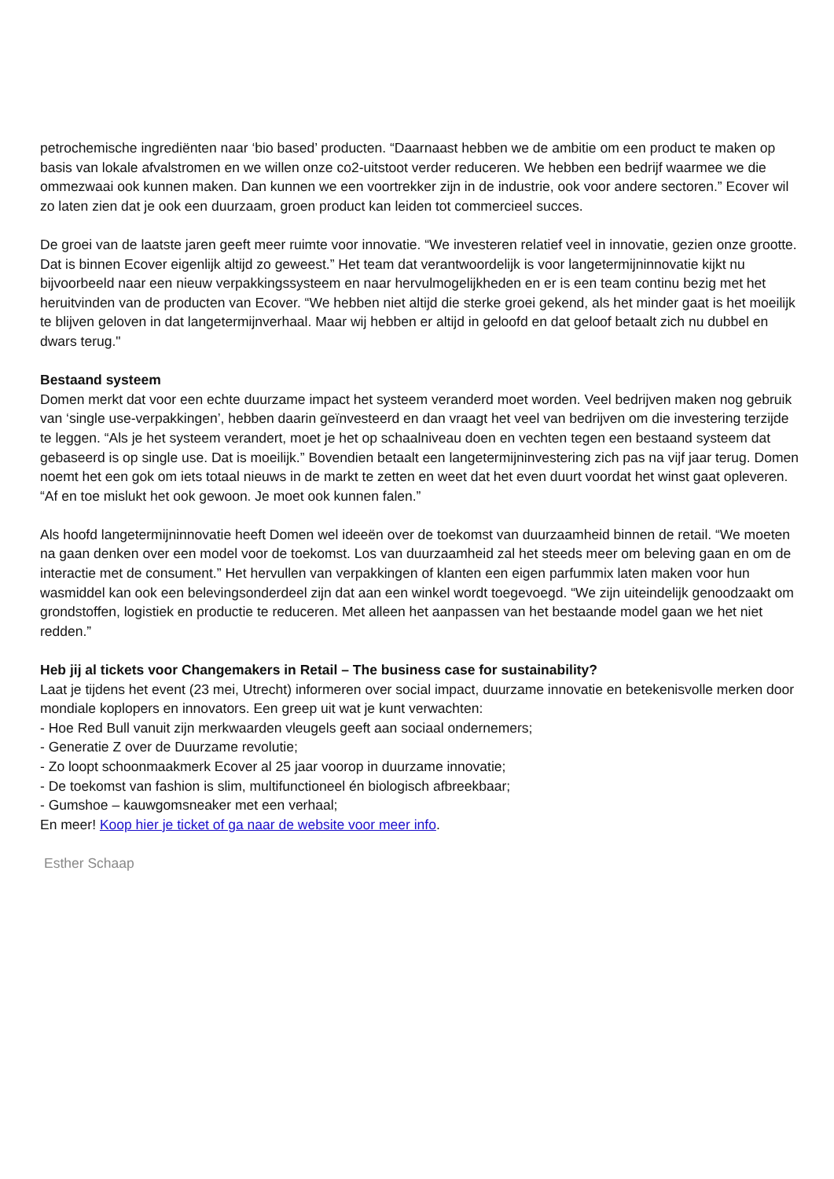petrochemische ingrediënten naar ‘bio based’ producten. “Daarnaast hebben we de ambitie om een product te maken op basis van lokale afvalstromen en we willen onze co2-uitstoot verder reduceren. We hebben een bedrijf waarmee we die ommezwaai ook kunnen maken. Dan kunnen we een voortrekker zijn in de industrie, ook voor andere sectoren.” Ecover wil zo laten zien dat je ook een duurzaam, groen product kan leiden tot commercieel succes.
De groei van de laatste jaren geeft meer ruimte voor innovatie. “We investeren relatief veel in innovatie, gezien onze grootte. Dat is binnen Ecover eigenlijk altijd zo geweest.” Het team dat verantwoordelijk is voor langetermijninnovatie kijkt nu bijvoorbeeld naar een nieuw verpakkingssysteem en naar hervulmogelijkheden en er is een team continu bezig met het heruitvinden van de producten van Ecover. “We hebben niet altijd die sterke groei gekend, als het minder gaat is het moeilijk te blijven geloven in dat langetermijnverhaal. Maar wij hebben er altijd in geloofd en dat geloof betaalt zich nu dubbel en dwars terug."
Bestaand systeem
Domen merkt dat voor een echte duurzame impact het systeem veranderd moet worden. Veel bedrijven maken nog gebruik van ‘single use-verpakkingen’, hebben daarin geïnvesteerd en dan vraagt het veel van bedrijven om die investering terzijde te leggen. “Als je het systeem verandert, moet je het op schaalniveau doen en vechten tegen een bestaand systeem dat gebaseerd is op single use. Dat is moeilijk.” Bovendien betaalt een langetermijninvestering zich pas na vijf jaar terug. Domen noemt het een gok om iets totaal nieuws in de markt te zetten en weet dat het even duurt voordat het winst gaat opleveren. “Af en toe mislukt het ook gewoon. Je moet ook kunnen falen.”
Als hoofd langetermijninnovatie heeft Domen wel ideeën over de toekomst van duurzaamheid binnen de retail. “We moeten na gaan denken over een model voor de toekomst. Los van duurzaamheid zal het steeds meer om beleving gaan en om de interactie met de consument.” Het hervullen van verpakkingen of klanten een eigen parfummix laten maken voor hun wasmiddel kan ook een belevingsonderdeel zijn dat aan een winkel wordt toegevoegd. “We zijn uiteindelijk genoodzaakt om grondstoffen, logistiek en productie te reduceren. Met alleen het aanpassen van het bestaande model gaan we het niet redden.”
Heb jij al tickets voor Changemakers in Retail – The business case for sustainability?
Laat je tijdens het event (23 mei, Utrecht) informeren over social impact, duurzame innovatie en betekenisvolle merken door mondiale koplopers en innovators. Een greep uit wat je kunt verwachten:
- Hoe Red Bull vanuit zijn merkwaarden vleugels geeft aan sociaal ondernemers;
- Generatie Z over de Duurzame revolutie;
- Zo loopt schoonmaakmerk Ecover al 25 jaar voorop in duurzame innovatie;
- De toekomst van fashion is slim, multifunctioneel én biologisch afbreekbaar;
- Gumshoe – kauwgomsneaker met een verhaal;
En meer! Koop hier je ticket of ga naar de website voor meer info.
Esther Schaap